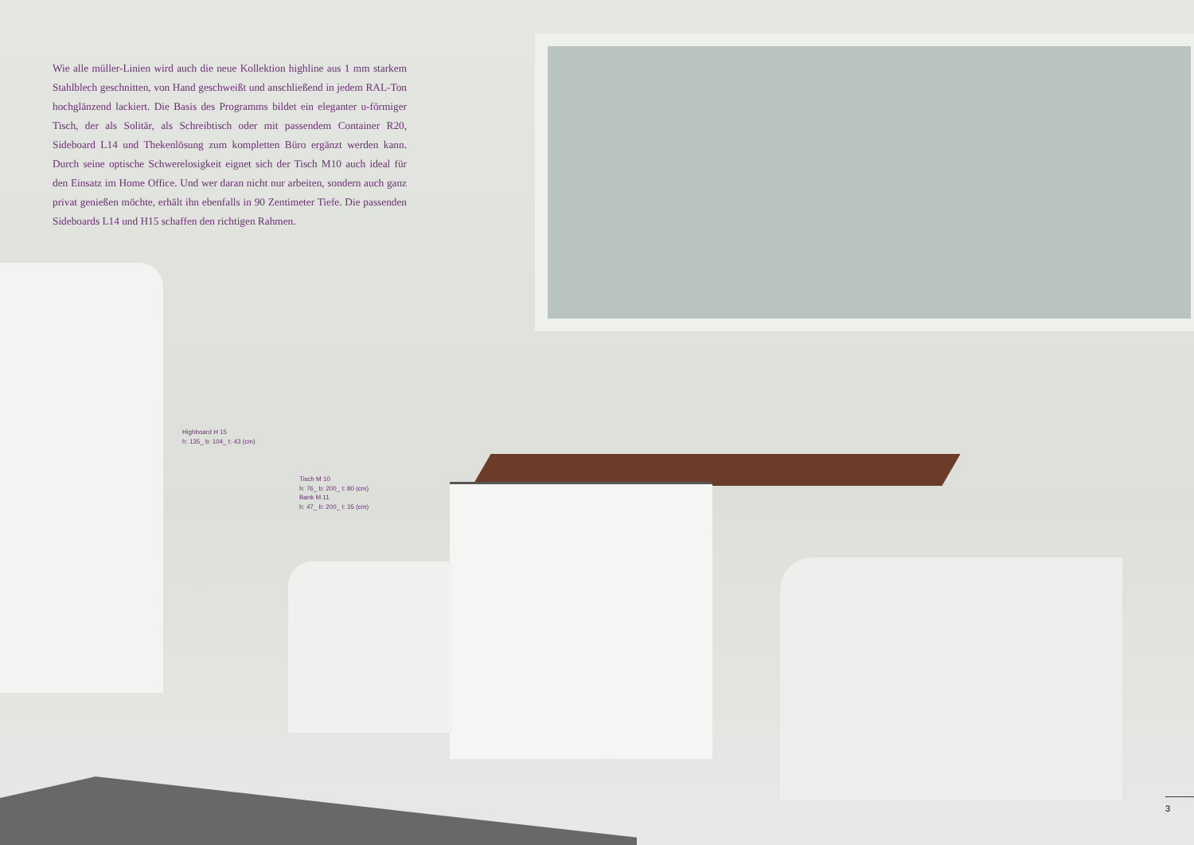Wie alle müller-Linien wird auch die neue Kollektion highline aus 1 mm starkem Stahlblech geschnitten, von Hand geschweißt und anschließend in jedem RAL-Ton hochglänzend lackiert. Die Basis des Programms bildet ein eleganter u-förmiger Tisch, der als Solitär, als Schreibtisch oder mit passendem Container R20, Sideboard L14 und Thekenlösung zum kompletten Büro ergänzt werden kann. Durch seine optische Schwerelosigkeit eignet sich der Tisch M10 auch ideal für den Einsatz im Home Office. Und wer daran nicht nur arbeiten, sondern auch ganz privat genießen möchte, erhält ihn ebenfalls in 90 Zentimeter Tiefe. Die passenden Sideboards L14 und H15 schaffen den richtigen Rahmen.
Highboard H 15
h: 135_ b: 104_ t: 43 (cm)
Tisch M 10
h: 76_ b: 200_ t: 80 (cm)
Bank M 11
h: 47_ b: 200_ t: 35 (cm)
3